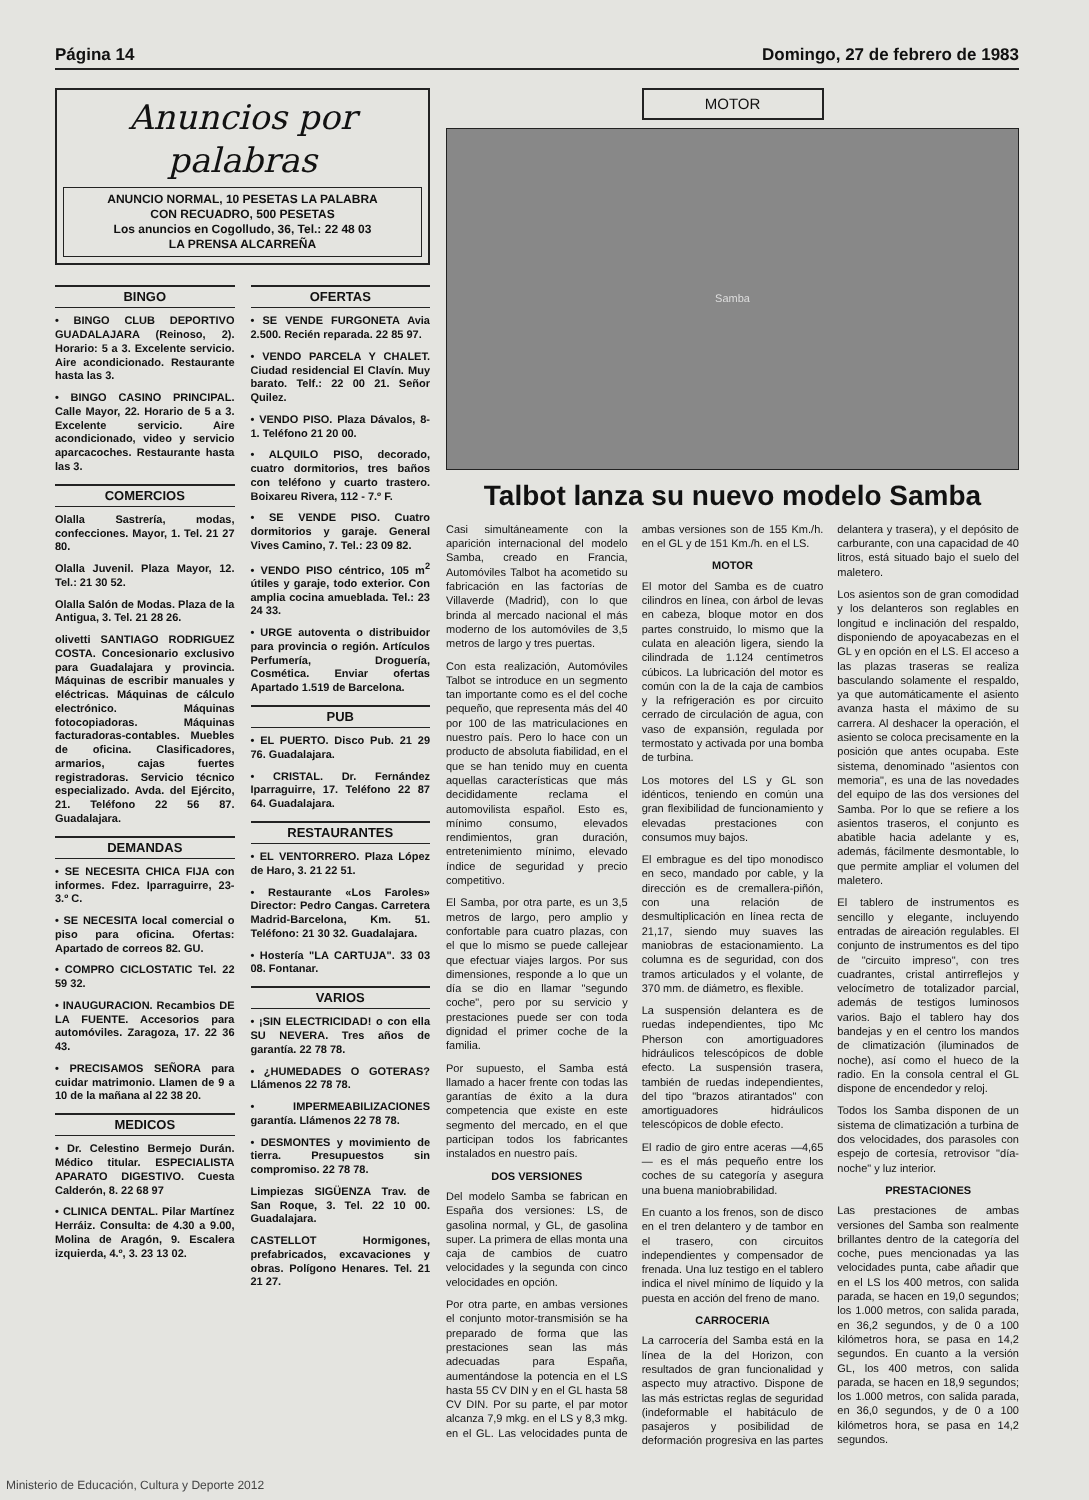Página 14 Domingo, 27 de febrero de 1983
Anuncios por palabras
ANUNCIO NORMAL, 10 PESETAS LA PALABRA
CON RECUADRO, 500 PESETAS
Los anuncios en Cogolludo, 36, Tel.: 22 48 03
LA PRENSA ALCARREÑA
BINGO
• BINGO CLUB DEPORTIVO GUADALAJARA (Reinoso, 2). Horario: 5 a 3. Excelente servicio. Aire acondicionado. Restaurante hasta las 3.
• BINGO CASINO PRINCIPAL. Calle Mayor, 22. Horario de 5 a 3. Excelente servicio. Aire acondicionado, video y servicio aparcacoches. Restaurante hasta las 3.
COMERCIOS
Olalla Sastrería, modas, confecciones. Mayor, 1. Tel. 21 27 80.
Olalla Juvenil. Plaza Mayor, 12. Tel.: 21 30 52.
Olalla Salón de Modas. Plaza de la Antigua, 3. Tel. 21 28 26.
olivetti SANTIAGO RODRIGUEZ COSTA. Concesionario exclusivo para Guadalajara y provincia. Máquinas de escribir manuales y eléctricas. Máquinas de cálculo electrónico. Máquinas fotocopiadoras. Máquinas facturadoras-contables. Muebles de oficina. Clasificadores, armarios, cajas fuertes registradoras. Servicio técnico especializado. Avda. del Ejército, 21. Teléfono 22 56 87. Guadalajara.
DEMANDAS
• SE NECESITA CHICA FIJA con informes. Fdez. Iparraguirre, 23-3.º C.
• SE NECESITA local comercial o piso para oficina. Ofertas: Apartado de correos 82. GU.
• COMPRO CICLOSTATIC Tel. 22 59 32.
• INAUGURACION. Recambios DE LA FUENTE. Accesorios para automóviles. Zaragoza, 17. 22 36 43.
• PRECISAMOS SEÑORA para cuidar matrimonio. Llamen de 9 a 10 de la mañana al 22 38 20.
MEDICOS
• Dr. Celestino Bermejo Durán. Médico titular. ESPECIALISTA APARATO DIGESTIVO. Cuesta Calderón, 8. 22 68 97
• CLINICA DENTAL. Pilar Martínez Herráiz. Consulta: de 4.30 a 9.00, Molina de Aragón, 9. Escalera izquierda, 4.º, 3. 23 13 02.
OFERTAS
• SE VENDE FURGONETA Avia 2.500. Recién reparada. 22 85 97.
• VENDO PARCELA Y CHALET. Ciudad residencial El Clavín. Muy barato. Telf.: 22 00 21. Señor Quilez.
• VENDO PISO. Plaza Dávalos, 8-1. Teléfono 21 20 00.
• ALQUILO PISO, decorado, cuatro dormitorios, tres baños con teléfono y cuarto trastero. Boixareu Rivera, 112 - 7.º F.
• SE VENDE PISO. Cuatro dormitorios y garaje. General Vives Camino, 7. Tel.: 23 09 82.
• VENDO PISO céntrico, 105 m<sup>2</sup> útiles y garaje, todo exterior. Con amplia cocina amueblada. Tel.: 23 24 33.
• URGE autoventa o distribuidor para provincia o región. Artículos Perfumería, Droguería, Cosmética. Enviar ofertas Apartado 1.519 de Barcelona.
PUB
• EL PUERTO. Disco Pub. 21 29 76. Guadalajara.
• CRISTAL. Dr. Fernández Iparraguirre, 17. Teléfono 22 87 64. Guadalajara.
RESTAURANTES
• EL VENTORRERO. Plaza López de Haro, 3. 21 22 51.
• Restaurante «Los Faroles» Director: Pedro Cangas. Carretera Madrid-Barcelona, Km. 51. Teléfono: 21 30 32. Guadalajara.
• Hostería "LA CARTUJA". 33 03 08. Fontanar.
VARIOS
• ¡SIN ELECTRICIDAD! o con ella SU NEVERA. Tres años de garantía. 22 78 78.
• ¿HUMEDADES O GOTERAS? Llámenos 22 78 78.
• IMPERMEABILIZACIONES garantía. Llámenos 22 78 78.
• DESMONTES y movimiento de tierra. Presupuestos sin compromiso. 22 78 78.
Limpiezas SIGÜENZA Trav. de San Roque, 3. Tel. 22 10 00. Guadalajara.
CASTELLOT Hormigones, prefabricados, excavaciones y obras. Polígono Henares. Tel. 21 21 27.
MOTOR
Samba
Talbot lanza su nuevo modelo Samba
Casi simultáneamente con la aparición internacional del modelo Samba, creado en Francia, Automóviles Talbot ha acometido su fabricación en las factorías de Villaverde (Madrid), con lo que brinda al mercado nacional el más moderno de los automóviles de 3,5 metros de largo y tres puertas.
Con esta realización, Automóviles Talbot se introduce en un segmento tan importante como es el del coche pequeño, que representa más del 40 por 100 de las matriculaciones en nuestro país. Pero lo hace con un producto de absoluta fiabilidad, en el que se han tenido muy en cuenta aquellas características que más decididamente reclama el automovilista español. Esto es, mínimo consumo, elevados rendimientos, gran duración, entretenimiento mínimo, elevado índice de seguridad y precio competitivo.
El Samba, por otra parte, es un 3,5 metros de largo, pero amplio y confortable para cuatro plazas, con el que lo mismo se puede callejear que efectuar viajes largos. Por sus dimensiones, responde a lo que un día se dio en llamar "segundo coche", pero por su servicio y prestaciones puede ser con toda dignidad el primer coche de la familia.
Por supuesto, el Samba está llamado a hacer frente con todas las garantías de éxito a la dura competencia que existe en este segmento del mercado, en el que participan todos los fabricantes instalados en nuestro país.
DOS VERSIONES
Del modelo Samba se fabrican en España dos versiones: LS, de gasolina normal, y GL, de gasolina super. La primera de ellas monta una caja de cambios de cuatro velocidades y la segunda con cinco velocidades en opción.
Por otra parte, en ambas versiones el conjunto motor-transmisión se ha preparado de forma que las prestaciones sean las más adecuadas para España, aumentándose la potencia en el LS hasta 55 CV DIN y en el GL hasta 58 CV DIN. Por su parte, el par motor alcanza 7,9 mkg. en el LS y 8,3 mkg. en el GL. Las velocidades punta de ambas versiones son de 155 Km./h. en el GL y de 151 Km./h. en el LS.
MOTOR
El motor del Samba es de cuatro cilindros en línea, con árbol de levas en cabeza, bloque motor en dos partes construido, lo mismo que la culata en aleación ligera, siendo la cilindrada de 1.124 centímetros cúbicos. La lubricación del motor es común con la de la caja de cambios y la refrigeración es por circuito cerrado de circulación de agua, con vaso de expansión, regulada por termostato y activada por una bomba de turbina.
Los motores del LS y GL son idénticos, teniendo en común una gran flexibilidad de funcionamiento y elevadas prestaciones con consumos muy bajos.
El embrague es del tipo monodisco en seco, mandado por cable, y la dirección es de cremallera-piñón, con una relación de desmultiplicación en línea recta de 21,17, siendo muy suaves las maniobras de estacionamiento. La columna es de seguridad, con dos tramos articulados y el volante, de 370 mm. de diámetro, es flexible.
La suspensión delantera es de ruedas independientes, tipo Mc Pherson con amortiguadores hidráulicos telescópicos de doble efecto. La suspensión trasera, también de ruedas independientes, del tipo "brazos atirantados" con amortiguadores hidráulicos telescópicos de doble efecto.
El radio de giro entre aceras —4,65— es el más pequeño entre los coches de su categoría y asegura una buena maniobrabilidad.
En cuanto a los frenos, son de disco en el tren delantero y de tambor en el trasero, con circuitos independientes y compensador de frenada. Una luz testigo en el tablero indica el nivel mínimo de líquido y la puesta en acción del freno de mano.
CARROCERIA
La carrocería del Samba está en la línea de la del Horizon, con resultados de gran funcionalidad y aspecto muy atractivo. Dispone de las más estrictas reglas de seguridad (indeformable el habitáculo de pasajeros y posibilidad de deformación progresiva en las partes delantera y trasera), y el depósito de carburante, con una capacidad de 40 litros, está situado bajo el suelo del maletero.
Los asientos son de gran comodidad y los delanteros son reglables en longitud e inclinación del respaldo, disponiendo de apoyacabezas en el GL y en opción en el LS. El acceso a las plazas traseras se realiza basculando solamente el respaldo, ya que automáticamente el asiento avanza hasta el máximo de su carrera. Al deshacer la operación, el asiento se coloca precisamente en la posición que antes ocupaba. Este sistema, denominado "asientos con memoria", es una de las novedades del equipo de las dos versiones del Samba. Por lo que se refiere a los asientos traseros, el conjunto es abatible hacia adelante y es, además, fácilmente desmontable, lo que permite ampliar el volumen del maletero.
El tablero de instrumentos es sencillo y elegante, incluyendo entradas de aireación regulables. El conjunto de instrumentos es del tipo de "circuito impreso", con tres cuadrantes, cristal antirreflejos y velocímetro de totalizador parcial, además de testigos luminosos varios. Bajo el tablero hay dos bandejas y en el centro los mandos de climatización (iluminados de noche), así como el hueco de la radio. En la consola central el GL dispone de encendedor y reloj.
Todos los Samba disponen de un sistema de climatización a turbina de dos velocidades, dos parasoles con espejo de cortesía, retrovisor "día-noche" y luz interior.
PRESTACIONES
Las prestaciones de ambas versiones del Samba son realmente brillantes dentro de la categoría del coche, pues mencionadas ya las velocidades punta, cabe añadir que en el LS los 400 metros, con salida parada, se hacen en 19,0 segundos; los 1.000 metros, con salida parada, en 36,2 segundos, y de 0 a 100 kilómetros hora, se pasa en 14,2 segundos. En cuanto a la versión GL, los 400 metros, con salida parada, se hacen en 18,9 segundos; los 1.000 metros, con salida parada, en 36,0 segundos, y de 0 a 100 kilómetros hora, se pasa en 14,2 segundos.
Ministerio de Educación, Cultura y Deporte 2012